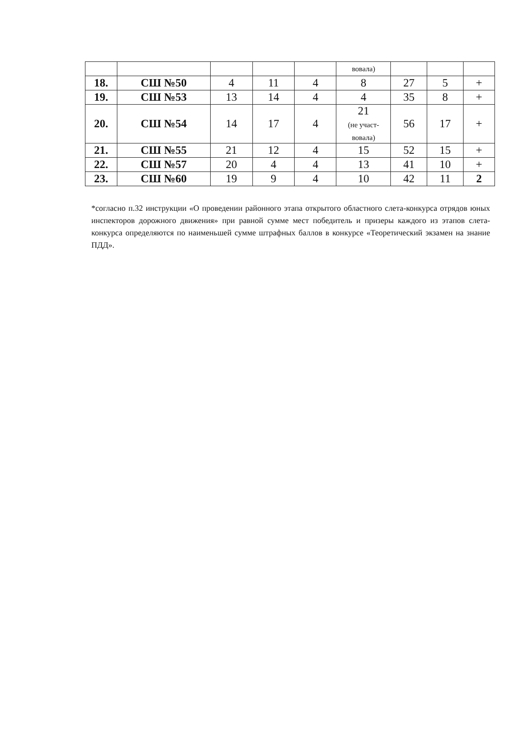| | | | | | вовала) | | | |
| 18. | СШ №50 | 4 | 11 | 4 | 8 | 27 | 5 | + |
| 19. | СШ №53 | 13 | 14 | 4 | 4 | 35 | 8 | + |
| 20. | СШ №54 | 14 | 17 | 4 | 21 (не участ- вовала) | 56 | 17 | + |
| 21. | СШ №55 | 21 | 12 | 4 | 15 | 52 | 15 | + |
| 22. | СШ №57 | 20 | 4 | 4 | 13 | 41 | 10 | + |
| 23. | СШ №60 | 19 | 9 | 4 | 10 | 42 | 11 | 2 |
*согласно п.32 инструкции «О проведении районного этапа открытого областного слета-конкурса отрядов юных инспекторов дорожного движения» при равной сумме мест победитель и призеры каждого из этапов слета-конкурса определяются по наименьшей сумме штрафных баллов в конкурсе «Теоретический экзамен на знание ПДД».